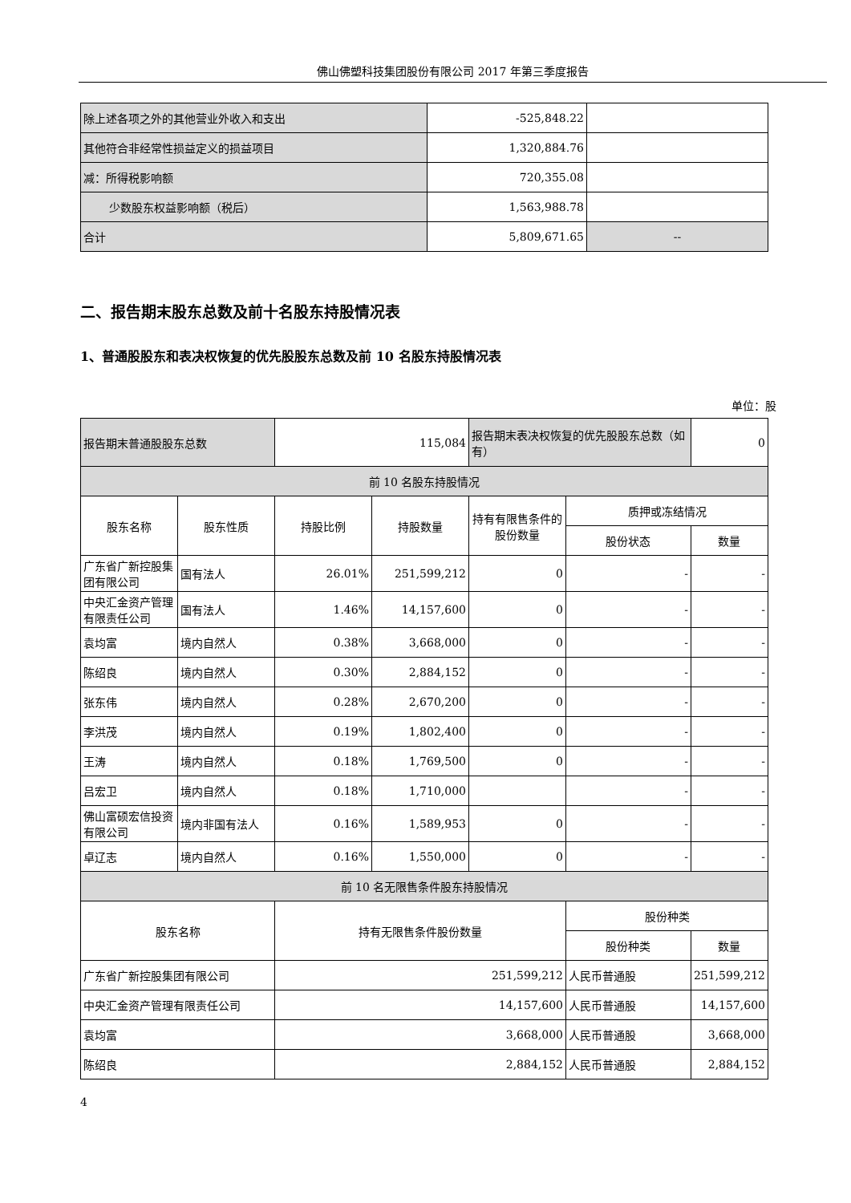佛山佛塑科技集团股份有限公司 2017 年第三季度报告
| 除上述各项之外的其他营业外收入和支出 | -525,848.22 | |
| 其他符合非经常性损益定义的损益项目 | 1,320,884.76 | |
| 减：所得税影响额 | 720,355.08 | |
| 少数股东权益影响额（税后） | 1,563,988.78 | |
| 合计 | 5,809,671.65 | -- |
二、报告期末股东总数及前十名股东持股情况表
1、普通股股东和表决权恢复的优先股股东总数及前 10 名股东持股情况表
单位：股
| 报告期末普通股股东总数 | | 115,084 | | 报告期末表决权恢复的优先股股东总数（如有） | | 0 |
| 前 10 名股东持股情况 | | | | | | |
| 股东名称 | 股东性质 | 持股比例 | 持股数量 | 持有有限售条件的股份数量 | 质押或冻结情况 | |
| | | | | | 股份状态 | 数量 |
| 广东省广新控股集团有限公司 | 国有法人 | 26.01% | 251,599,212 | 0 | - | - |
| 中央汇金资产管理有限责任公司 | 国有法人 | 1.46% | 14,157,600 | 0 | - | - |
| 袁均富 | 境内自然人 | 0.38% | 3,668,000 | 0 | - | - |
| 陈绍良 | 境内自然人 | 0.30% | 2,884,152 | 0 | - | - |
| 张东伟 | 境内自然人 | 0.28% | 2,670,200 | 0 | - | - |
| 李洪茂 | 境内自然人 | 0.19% | 1,802,400 | 0 | - | - |
| 王涛 | 境内自然人 | 0.18% | 1,769,500 | 0 | - | - |
| 吕宏卫 | 境内自然人 | 0.18% | 1,710,000 | | - | - |
| 佛山富硕宏信投资有限公司 | 境内非国有法人 | 0.16% | 1,589,953 | 0 | - | - |
| 卓辽志 | 境内自然人 | 0.16% | 1,550,000 | 0 | - | - |
| 前 10 名无限售条件股东持股情况 | | | | | | |
| 股东名称 | | 持有无限售条件股份数量 | | | 股份种类 | |
| | | | | | 股份种类 | 数量 |
| 广东省广新控股集团有限公司 | | 251,599,212 | | | 人民币普通股 | 251,599,212 |
| 中央汇金资产管理有限责任公司 | | 14,157,600 | | | 人民币普通股 | 14,157,600 |
| 袁均富 | | 3,668,000 | | | 人民币普通股 | 3,668,000 |
| 陈绍良 | | 2,884,152 | | | 人民币普通股 | 2,884,152 |
4